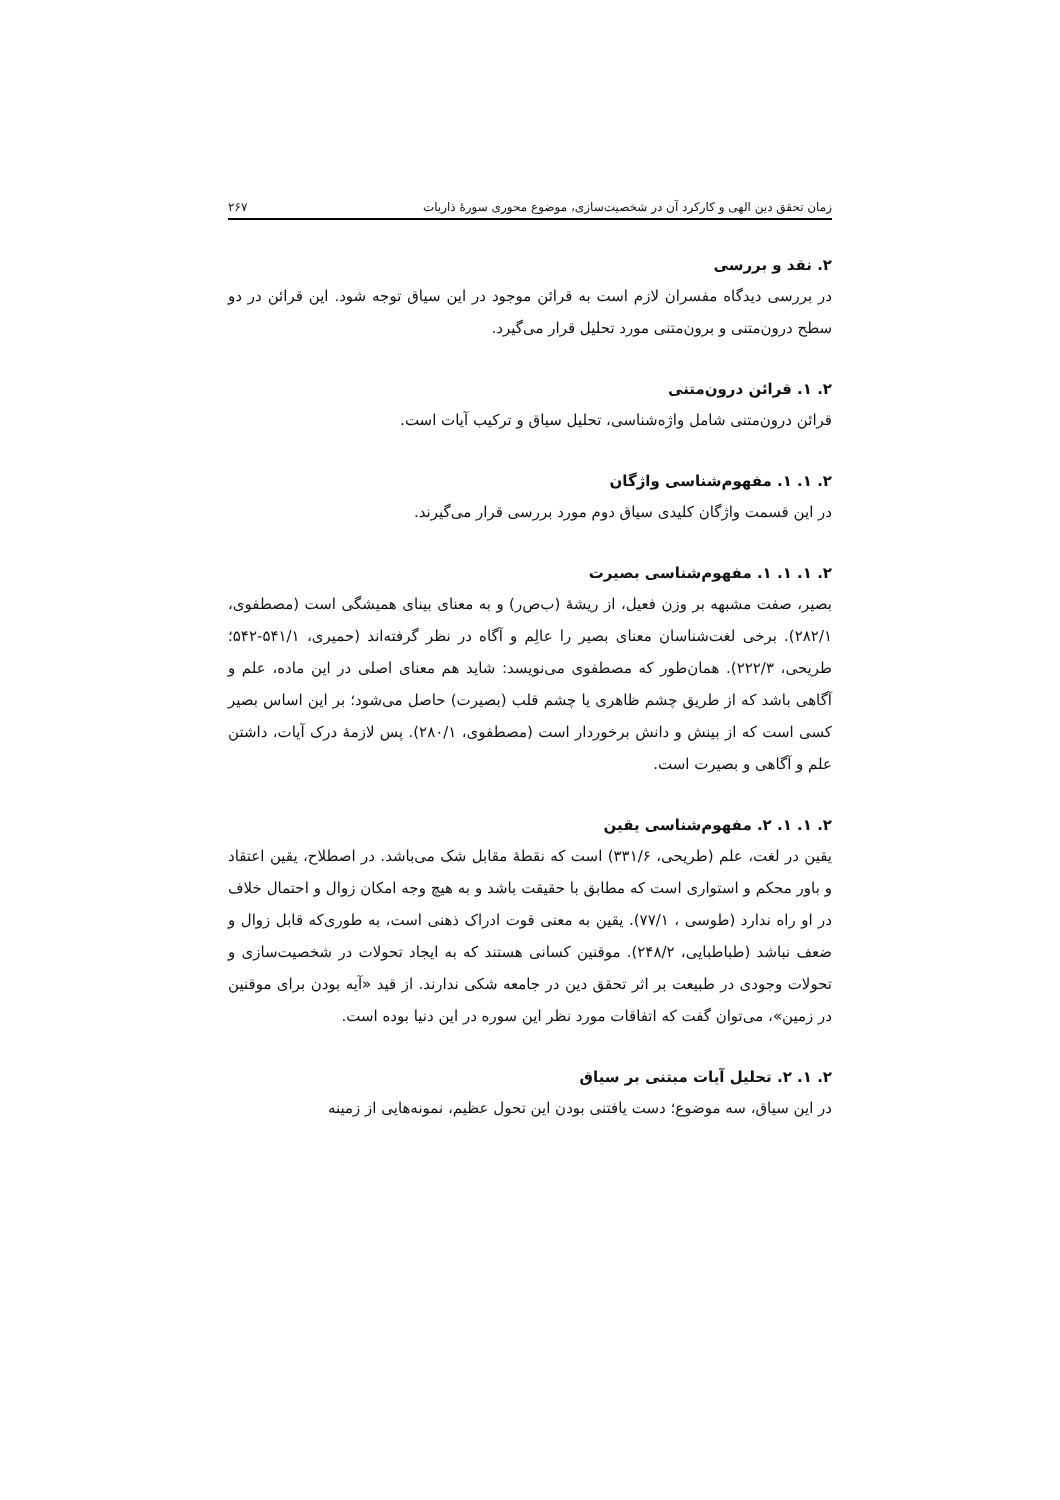زمان تحقق دین الهی و کارکرد آن در شخصیت‌سازی، موضوع محوری سورهٔ ذاریات ۲۶۷
۲. نقد و بررسی
در بررسی دیدگاه مفسران لازم است به قرائن موجود در این سیاق توجه شود. این قرائن در دو سطح درون‌متنی و برون‌متنی مورد تحلیل قرار می‌گیرد.
۲. ۱. قرائن درون‌متنی
قرائن درون‌متنی شامل واژه‌شناسی، تحلیل سیاق و ترکیب آیات است.
۲. ۱. ۱. مفهوم‌شناسی واژگان
در این قسمت واژگان کلیدی سیاق دوم مورد بررسی قرار می‌گیرند.
۲. ۱. ۱. ۱. مفهوم‌شناسی بصیرت
بصیر، صفت مشبهه بر وزن فعیل، از ریشهٔ (ب‌ص‌ر) و به معنای بینای همیشگی است (مصطفوی، ۲۸۲/۱). برخی لغت‌شناسان معنای بصیر را عالِم و آگاه در نظر گرفته‌اند (حمیری، ۵۴۱/۱-۵۴۲؛ طریحی، ۲۲۲/۳). همان‌طور که مصطفوی می‌نویسد: شاید هم معنای اصلی در این ماده، علم و آگاهی باشد که از طریق چشم ظاهری یا چشم قلب (بصیرت) حاصل می‌شود؛ بر این اساس بصیر کسی است که از بینش و دانش برخوردار است (مصطفوی، ۲۸۰/۱). پس لازمهٔ درک آیات، داشتن علم و آگاهی و بصیرت است.
۲. ۱. ۱. ۲. مفهوم‌شناسی یقین
یقین در لغت، علم (طریحی، ۳۳۱/۶) است که نقطهٔ مقابل شک می‌باشد. در اصطلاح، یقین اعتقاد و باور محکم و استواری است که مطابق با حقیقت باشد و به هیچ وجه امکان زوال و احتمال خلاف در او راه ندارد (طوسی ، ۷۷/۱). یقین به معنی قوت ادراک ذهنی است، به طوری‌که قابل زوال و ضعف نباشد (طباطبایی، ۲۴۸/۲). موقنین کسانی هستند که به ایجاد تحولات در شخصیت‌سازی و تحولات وجودی در طبیعت بر اثر تحقق دین در جامعه شکی ندارند. از قید «آیه بودن برای موقنین در زمین»، می‌توان گفت که اتفاقات مورد نظر این سوره در این دنیا بوده است.
۲. ۱. ۲. تحلیل آیات مبتنی بر سیاق
در این سیاق، سه موضوع؛ دست یافتنی بودن این تحول عظیم، نمونه‌هایی از زمینه